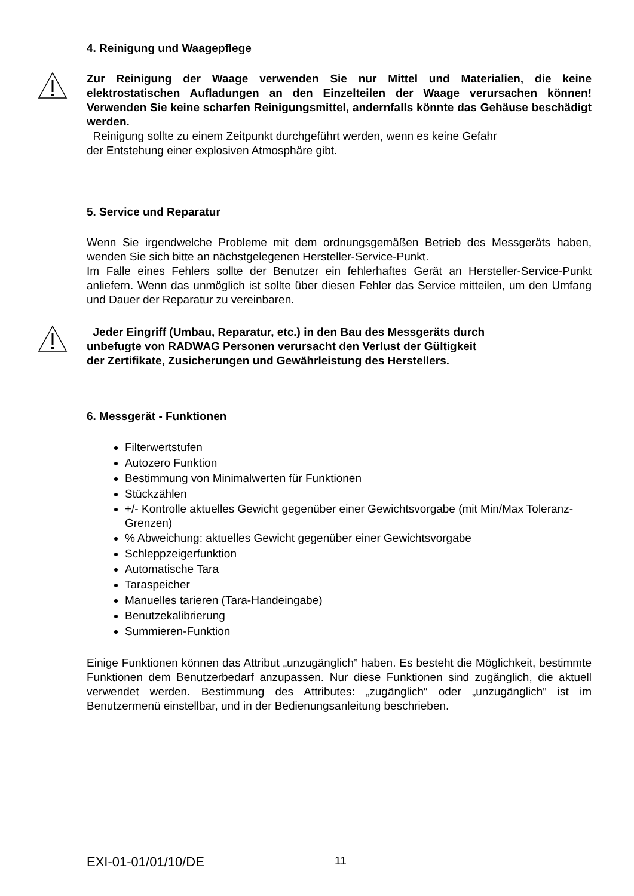4. Reinigung und Waagepflege
Zur Reinigung der Waage verwenden Sie nur Mittel und Materialien, die keine elektrostatischen Aufladungen an den Einzelteilen der Waage verursachen können! Verwenden Sie keine scharfen Reinigungsmittel, andernfalls könnte das Gehäuse beschädigt werden.
Reinigung sollte zu einem Zeitpunkt durchgeführt werden, wenn es keine Gefahr
der Entstehung einer explosiven Atmosphäre gibt.
5. Service und Reparatur
Wenn Sie irgendwelche Probleme mit dem ordnungsgemäßen Betrieb des Messgeräts haben, wenden Sie sich bitte an nächstgelegenen Hersteller-Service-Punkt.
Im Falle eines Fehlers sollte der Benutzer ein fehlerhaftes Gerät an Hersteller-Service-Punkt anliefern. Wenn das unmöglich ist sollte über diesen Fehler das Service mitteilen, um den Umfang und Dauer der Reparatur zu vereinbaren.
Jeder Eingriff (Umbau, Reparatur, etc.) in den Bau des Messgeräts durch
unbefugte von RADWAG Personen verursacht den Verlust der Gültigkeit
der Zertifikate, Zusicherungen und Gewährleistung des Herstellers.
6. Messgerät - Funktionen
Filterwertstufen
Autozero Funktion
Bestimmung von Minimalwerten für Funktionen
Stückzählen
+/- Kontrolle aktuelles Gewicht gegenüber einer Gewichtsvorgabe (mit Min/Max Toleranz-Grenzen)
% Abweichung: aktuelles Gewicht gegenüber einer Gewichtsvorgabe
Schleppzeigerfunktion
Automatische Tara
Taraspeicher
Manuelles tarieren (Tara-Handeingabe)
Benutzekalibrierung
Summieren-Funktion
Einige Funktionen können das Attribut „unzugänglich” haben. Es besteht die Möglichkeit, bestimmte Funktionen dem Benutzerbedarf anzupassen. Nur diese Funktionen sind zugänglich, die aktuell verwendet werden. Bestimmung des Attributes: „zugänglich“ oder „unzugänglich” ist im Benutzermenü einstellbar, und in der Bedienungsanleitung beschrieben.
EXI-01-01/01/10/DE 11